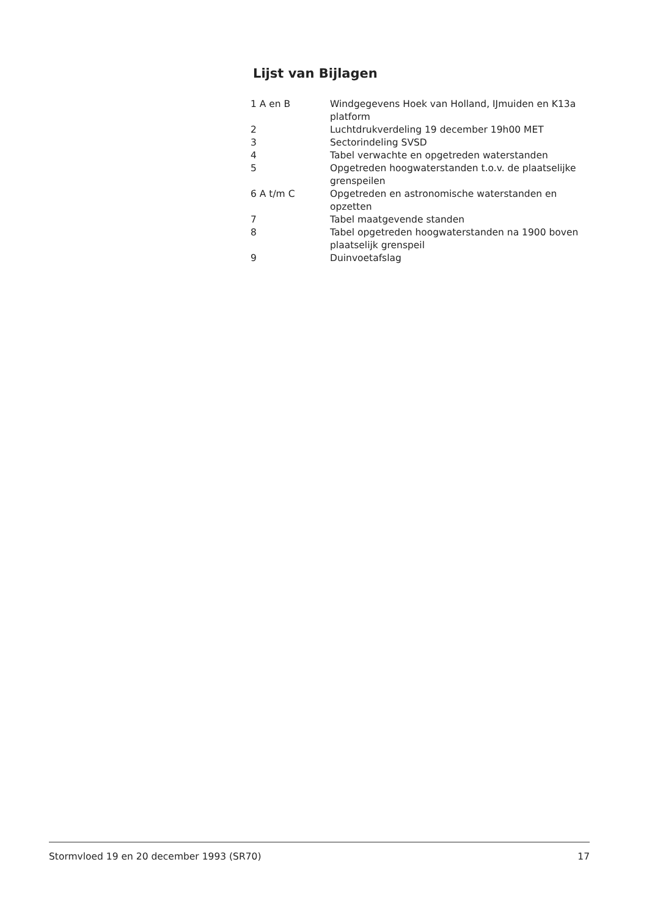Lijst van Bijlagen
| 1 A en B | Windgegevens Hoek van Holland, IJmuiden en K13a platform |
| 2 | Luchtdrukverdeling 19 december 19h00 MET |
| 3 | Sectorindeling SVSD |
| 4 | Tabel verwachte en opgetreden waterstanden |
| 5 | Opgetreden hoogwaterstanden t.o.v. de plaatselijke grenspeilen |
| 6 A t/m C | Opgetreden en astronomische waterstanden en opzetten |
| 7 | Tabel maatgevende standen |
| 8 | Tabel opgetreden hoogwaterstanden na 1900 boven plaatselijk grenspeil |
| 9 | Duinvoetafslag |
Stormvloed 19 en 20 december 1993 (SR70) 17